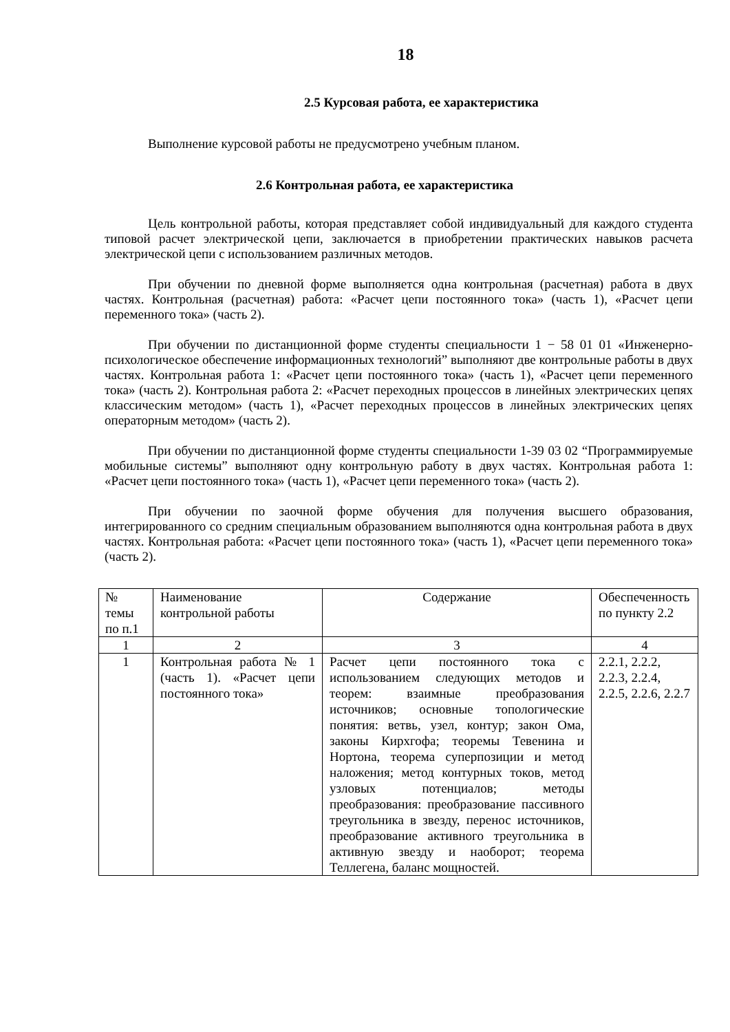18
2.5 Курсовая работа, ее характеристика
Выполнение курсовой работы не предусмотрено учебным планом.
2.6 Контрольная работа, ее характеристика
Цель контрольной работы, которая представляет собой индивидуальный для каждого студента типовой расчет электрической цепи, заключается в приобретении практических навыков расчета электрической цепи с использованием различных методов.
При обучении по дневной форме выполняется одна контрольная (расчетная) работа в двух частях. Контрольная (расчетная) работа: «Расчет цепи постоянного тока» (часть 1), «Расчет цепи переменного тока» (часть 2).
При обучении по дистанционной форме студенты специальности 1 − 58 01 01 «Инженерно-психологическое обеспечение информационных технологий” выполняют две контрольные работы в двух частях. Контрольная работа 1: «Расчет цепи постоянного тока» (часть 1), «Расчет цепи переменного тока» (часть 2). Контрольная работа 2: «Расчет переходных процессов в линейных электрических цепях классическим методом» (часть 1), «Расчет переходных процессов в линейных электрических цепях операторным методом» (часть 2).
При обучении по дистанционной форме студенты специальности 1-39 03 02 “Программируемые мобильные системы” выполняют одну контрольную работу в двух частях. Контрольная работа 1: «Расчет цепи постоянного тока» (часть 1), «Расчет цепи переменного тока» (часть 2).
При обучении по заочной форме обучения для получения высшего образования, интегрированного со средним специальным образованием выполняются одна контрольная работа в двух частях. Контрольная работа: «Расчет цепи постоянного тока» (часть 1), «Расчет цепи переменного тока» (часть 2).
| № темы по п.1 | Наименование контрольной работы | Содержание | Обеспеченность по пункту 2.2 |
| 1 | 2 | 3 | 4 |
| 1 | Контрольная работа № 1 (часть 1). «Расчет цепи постоянного тока» | Расчет цепи постоянного тока с использованием следующих методов и теорем: взаимные преобразования источников; основные топологические понятия: ветвь, узел, контур; закон Ома, законы Кирхгофа; теоремы Тевенина и Нортона, теорема суперпозиции и метод наложения; метод контурных токов, метод узловых потенциалов; методы преобразования: преобразование пассивного треугольника в звезду, перенос источников, преобразование активного треугольника в активную звезду и наоборот; теорема Теллегена, баланс мощностей. | 2.2.1, 2.2.2, 2.2.3, 2.2.4, 2.2.5, 2.2.6, 2.2.7 |